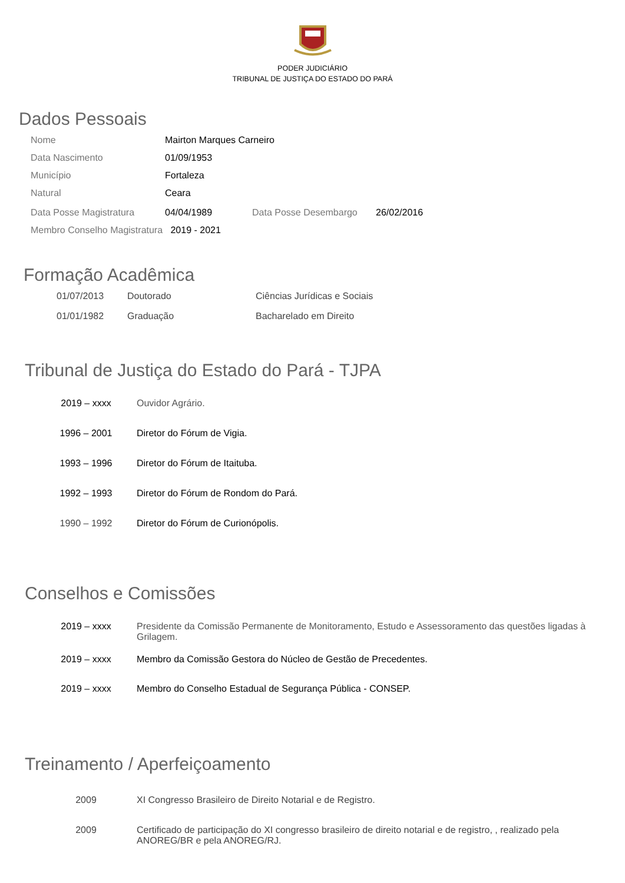PODER JUDICIÁRIO
TRIBUNAL DE JUSTIÇA DO ESTADO DO PARÁ
Dados Pessoais
| Nome | Mairton Marques Carneiro | | |
| Data Nascimento | 01/09/1953 | | |
| Município | Fortaleza | | |
| Natural | Ceara | | |
| Data Posse Magistratura | 04/04/1989 | Data Posse Desembargo | 26/02/2016 |
Membro Conselho Magistratura 2019 - 2021
Formação Acadêmica
| 01/07/2013 | Doutorado | Ciências Jurídicas e Sociais |
| 01/01/1982 | Graduação | Bacharelado em Direito |
Tribunal de Justiça do Estado do Pará - TJPA
| 2019 – xxxx | Ouvidor Agrário. |
| 1996 – 2001 | Diretor do Fórum de Vigia. |
| 1993 – 1996 | Diretor do Fórum de Itaituba. |
| 1992 – 1993 | Diretor do Fórum de Rondom do Pará. |
| 1990 – 1992 | Diretor do Fórum de Curionópolis. |
Conselhos e Comissões
| 2019 – xxxx | Presidente da Comissão Permanente de Monitoramento, Estudo e Assessoramento das questões ligadas à Grilagem. |
| 2019 – xxxx | Membro da Comissão Gestora do Núcleo de Gestão de Precedentes. |
| 2019 – xxxx | Membro do Conselho Estadual de Segurança Pública - CONSEP. |
Treinamento / Aperfeiçoamento
| 2009 | XI Congresso Brasileiro de Direito Notarial e de Registro. |
| 2009 | Certificado de participação do XI congresso brasileiro de direito notarial e de registro, , realizado pela ANOREG/BR e pela ANOREG/RJ. |